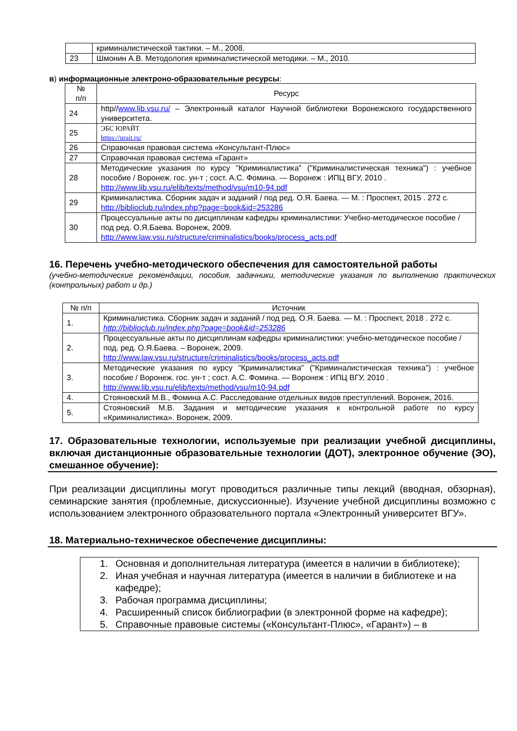| | криминалистической тактики. – М., 2008. |
| 23 | Шмонин А.В. Методология криминалистической методики. – М., 2010. |
в) информационные электроно-образовательные ресурсы:
| № п/п | Ресурс |
| --- | --- |
| 24 | http// www.lib.vsu.ru/ – Электронный каталог Научной библиотеки Воронежского государственного университета. |
| 25 | ЭБС ЮРАЙТ https://urait.ru/ |
| 26 | Справочная правовая система «Консультант-Плюс» |
| 27 | Справочная правовая система «Гарант» |
| 28 | Методические указания по курсу "Криминалистика" ("Криминалистическая техника") : учебное пособие / Воронеж. гос. ун-т ; сост. А.С. Фомина. — Воронеж : ИПЦ ВГУ, 2010 . http://www.lib.vsu.ru/elib/texts/method/vsu/m10-94.pdf |
| 29 | Криминалистика. Сборник задач и заданий / под ред. О.Я. Баева. — М. : Проспект, 2015 . 272 с. http://biblioclub.ru/index.php?page=book&id=253286 |
| 30 | Процессуальные акты по дисциплинам кафедры криминалистики: Учебно-методическое пособие / под ред. О.Я.Баева. Воронеж, 2009. http://www.law.vsu.ru/structure/criminalistics/books/process_acts.pdf |
16. Перечень учебно-методического обеспечения для самостоятельной работы
(учебно-методические рекомендации, пособия, задачники, методические указания по выполнению практических (контрольных) работ и др.)
| № п/п | Источник |
| --- | --- |
| 1. | Криминалистика. Сборник задач и заданий / под ред. О.Я. Баева. — М. : Проспект, 2018 . 272 с. http://biblioclub.ru/index.php?page=book&id=253286 |
| 2. | Процессуальные акты по дисциплинам кафедры криминалистики: учебно-методическое пособие / под. ред. О.Я.Баева. – Воронеж, 2009. http://www.law.vsu.ru/structure/criminalistics/books/process_acts.pdf |
| 3. | Методические указания по курсу "Криминалистика" ("Криминалистическая техника") : учебное пособие / Воронеж. гос. ун-т ; сост. А.С. Фомина. — Воронеж : ИПЦ ВГУ, 2010 . http://www.lib.vsu.ru/elib/texts/method/vsu/m10-94.pdf |
| 4. | Стояновский М.В., Фомина А.С. Расследование отдельных видов преступлений. Воронеж, 2016. |
| 5. | Стояновский М.В. Задания и методические указания к контрольной работе по курсу «Криминалистика». Воронеж, 2009. |
17. Образовательные технологии, используемые при реализации учебной дисциплины, включая дистанционные образовательные технологии (ДОТ), электронное обучение (ЭО), смешанное обучение):
При реализации дисциплины могут проводиться различные типы лекций (вводная, обзорная), семинарские занятия (проблемные, дискуссионные). Изучение учебной дисциплины возможно с использованием электронного образовательного портала «Электронный университет ВГУ».
18. Материально-техническое обеспечение дисциплины:
1. Основная и дополнительная литература (имеется в наличии в библиотеке);
2. Иная учебная и научная литература (имеется в наличии в библиотеке и на кафедре);
3. Рабочая программа дисциплины;
4. Расширенный список библиографии (в электронной форме на кафедре);
5. Справочные правовые системы («Консультант-Плюс», «Гарант») – в